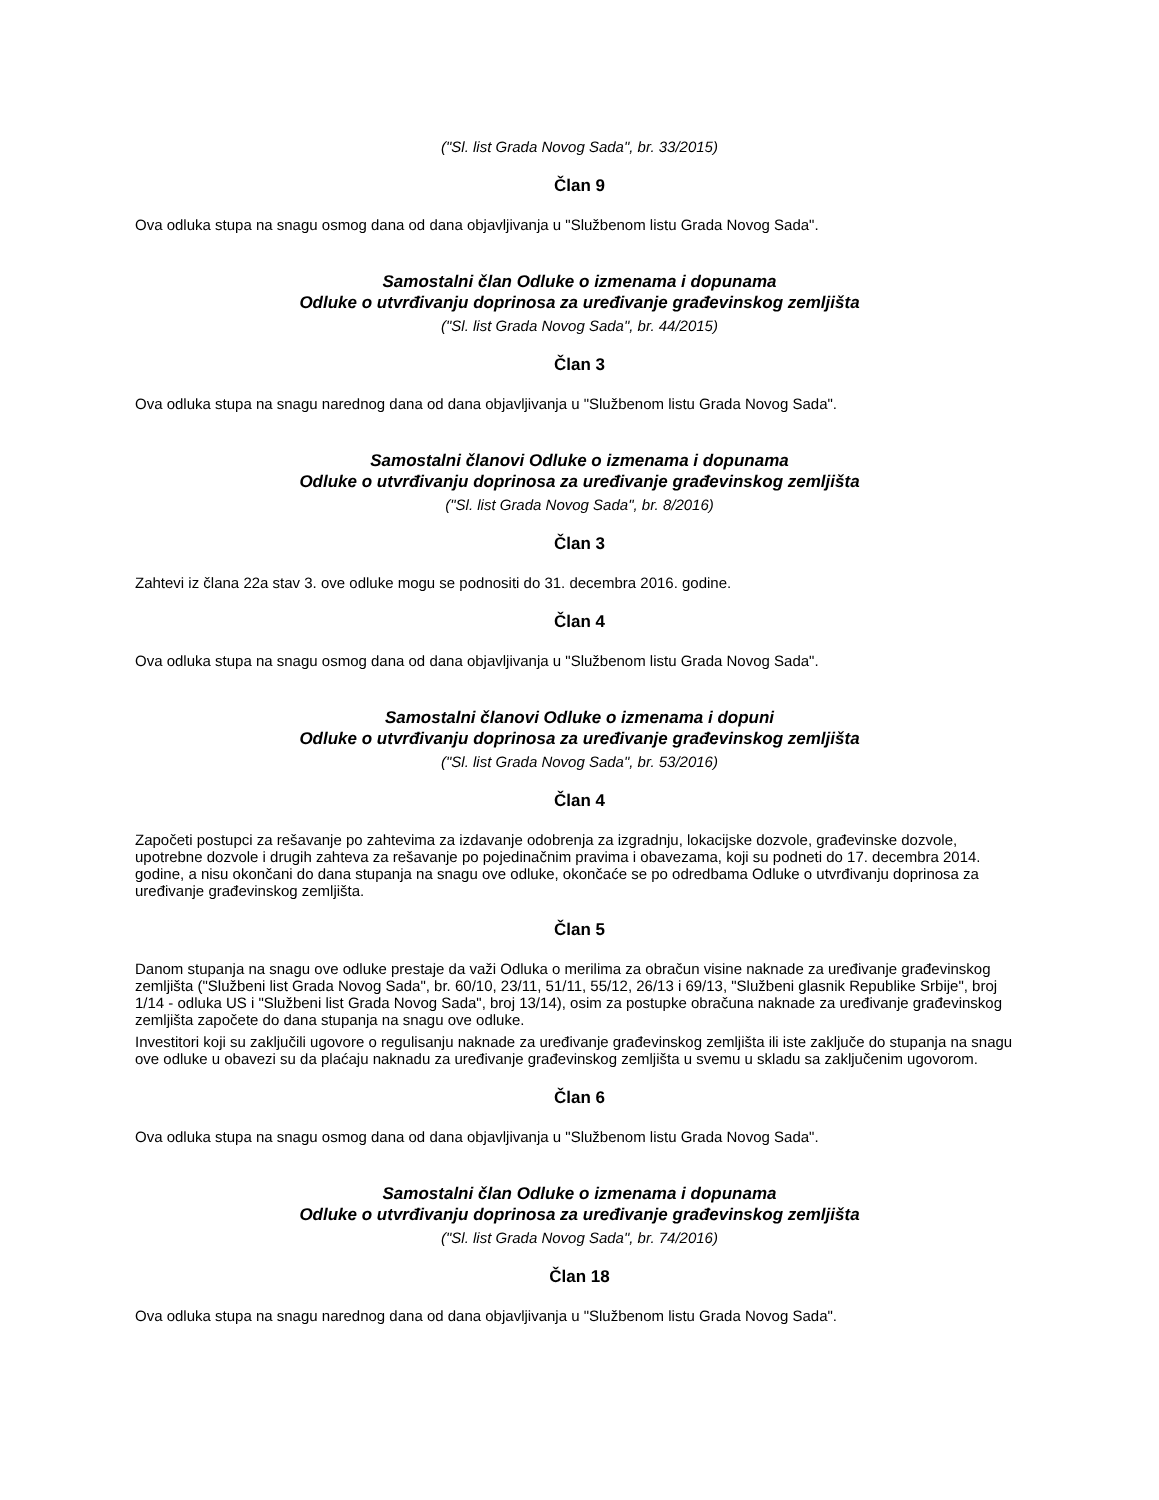("Sl. list Grada Novog Sada", br. 33/2015)
Član 9
Ova odluka stupa na snagu osmog dana od dana objavljivanja u "Službenom listu Grada Novog Sada".
Samostalni član Odluke o izmenama i dopunama
Odluke o utvrđivanju doprinosa za uređivanje građevinskog zemljišta
("Sl. list Grada Novog Sada", br. 44/2015)
Član 3
Ova odluka stupa na snagu narednog dana od dana objavljivanja u "Službenom listu Grada Novog Sada".
Samostalni članovi Odluke o izmenama i dopunama
Odluke o utvrđivanju doprinosa za uređivanje građevinskog zemljišta
("Sl. list Grada Novog Sada", br. 8/2016)
Član 3
Zahtevi iz člana 22a stav 3. ove odluke mogu se podnositi do 31. decembra 2016. godine.
Član 4
Ova odluka stupa na snagu osmog dana od dana objavljivanja u "Službenom listu Grada Novog Sada".
Samostalni članovi Odluke o izmenama i dopuni
Odluke o utvrđivanju doprinosa za uređivanje građevinskog zemljišta
("Sl. list Grada Novog Sada", br. 53/2016)
Član 4
Započeti postupci za rešavanje po zahtevima za izdavanje odobrenja za izgradnju, lokacijske dozvole, građevinske dozvole, upotrebne dozvole i drugih zahteva za rešavanje po pojedinačnim pravima i obavezama, koji su podneti do 17. decembra 2014. godine, a nisu okončani do dana stupanja na snagu ove odluke, okončaće se po odredbama Odluke o utvrđivanju doprinosa za uređivanje građevinskog zemljišta.
Član 5
Danom stupanja na snagu ove odluke prestaje da važi Odluka o merilima za obračun visine naknade za uređivanje građevinskog zemljišta ("Službeni list Grada Novog Sada", br. 60/10, 23/11, 51/11, 55/12, 26/13 i 69/13, "Službeni glasnik Republike Srbije", broj 1/14 - odluka US i "Službeni list Grada Novog Sada", broj 13/14), osim za postupke obračuna naknade za uređivanje građevinskog zemljišta započete do dana stupanja na snagu ove odluke.
Investitori koji su zaključili ugovore o regulisanju naknade za uređivanje građevinskog zemljišta ili iste zaključe do stupanja na snagu ove odluke u obavezi su da plaćaju naknadu za uređivanje građevinskog zemljišta u svemu u skladu sa zaključenim ugovorom.
Član 6
Ova odluka stupa na snagu osmog dana od dana objavljivanja u "Službenom listu Grada Novog Sada".
Samostalni član Odluke o izmenama i dopunama
Odluke o utvrđivanju doprinosa za uređivanje građevinskog zemljišta
("Sl. list Grada Novog Sada", br. 74/2016)
Član 18
Ova odluka stupa na snagu narednog dana od dana objavljivanja u "Službenom listu Grada Novog Sada".